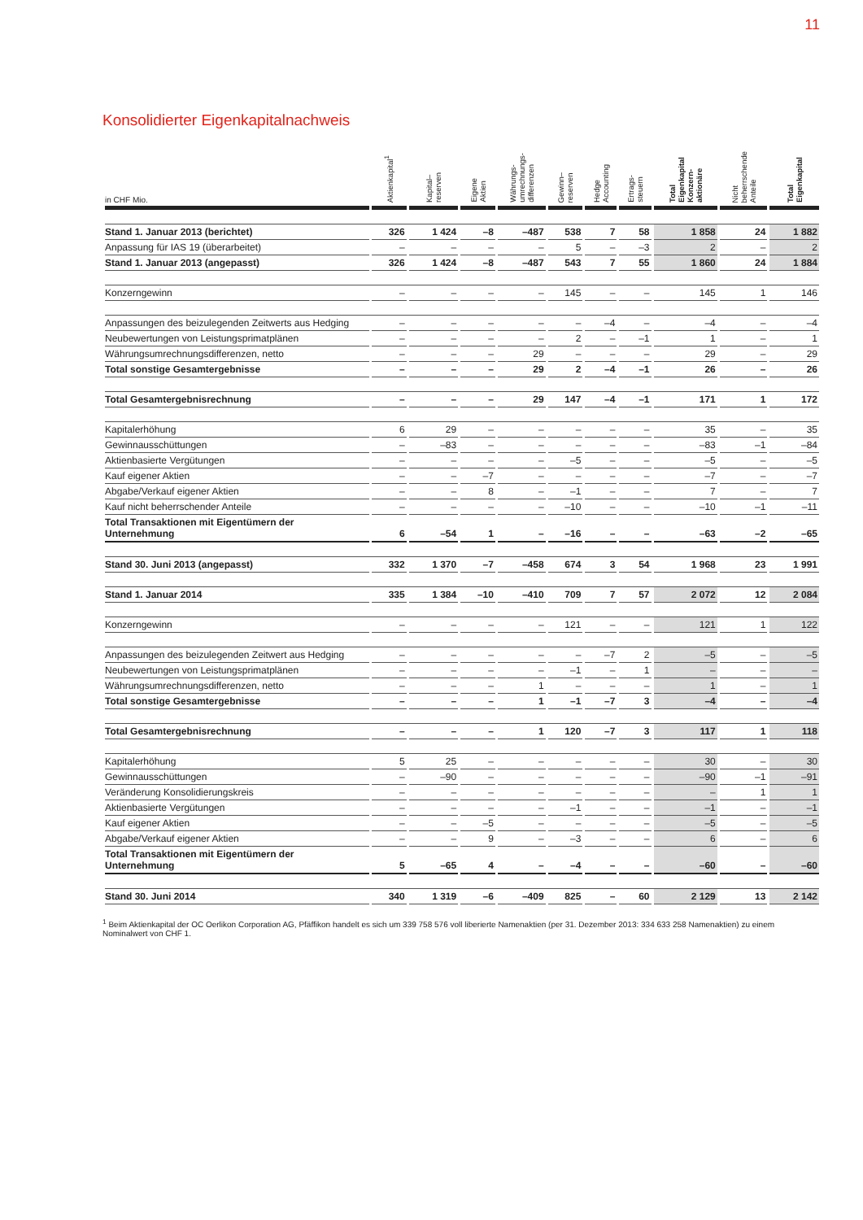11
Konsolidierter Eigenkapitalnachweis
| in CHF Mio. | Aktienkapital<sup>1</sup> | Kapital– reserven | Eigene Aktien | Währungs- umrechnungs- differenzen | Gewinn– reserven | Hedge Accounting | Ertrags- steuern | Total Eigenkapital Konzern- aktionäre | Nicht beherrschende Anteile | Total Eigenkapital |
| --- | --- | --- | --- | --- | --- | --- | --- | --- | --- | --- |
| Stand 1. Januar 2013 (berichtet) | 326 | 1 424 | –8 | –487 | 538 | 7 | 58 | 1 858 | 24 | 1 882 |
| Anpassung für IAS 19 (überarbeitet) | – | – | – | – | 5 | – | –3 | 2 | – | 2 |
| Stand 1. Januar 2013 (angepasst) | 326 | 1 424 | –8 | –487 | 543 | 7 | 55 | 1 860 | 24 | 1 884 |
| Konzerngewinn | – | – | – | – | 145 | – | – | 145 | 1 | 146 |
| Anpassungen des beizulegenden Zeitwerts aus Hedging | – | – | – | – | – | –4 | – | –4 | – | –4 |
| Neubewertungen von Leistungsprimatplänen | – | – | – | – | 2 | – | –1 | 1 | – | 1 |
| Währungsumrechnungsdifferenzen, netto | – | – | – | 29 | – | – | – | 29 | – | 29 |
| Total sonstige Gesamtergebnisse | – | – | – | 29 | 2 | –4 | –1 | 26 | – | 26 |
| Total Gesamtergebnisrechnung | – | – | – | 29 | 147 | –4 | –1 | 171 | 1 | 172 |
| Kapitalerhöhung | 6 | 29 | – | – | – | – | – | 35 | – | 35 |
| Gewinnausschüttungen | – | –83 | – | – | – | – | – | –83 | –1 | –84 |
| Aktienbasierte Vergütungen | – | – | – | – | –5 | – | – | –5 | – | –5 |
| Kauf eigener Aktien | – | – | –7 | – | – | – | – | –7 | – | –7 |
| Abgabe/Verkauf eigener Aktien | – | – | 8 | – | –1 | – | – | 7 | – | 7 |
| Kauf nicht beherrschender Anteile | – | – | – | – | –10 | – | – | –10 | –1 | –11 |
| Total Transaktionen mit Eigentümern der Unternehmung | 6 | –54 | 1 | – | –16 | – | – | –63 | –2 | –65 |
| Stand 30. Juni 2013 (angepasst) | 332 | 1 370 | –7 | –458 | 674 | 3 | 54 | 1 968 | 23 | 1 991 |
| Stand 1. Januar 2014 | 335 | 1 384 | –10 | –410 | 709 | 7 | 57 | 2 072 | 12 | 2 084 |
| Konzerngewinn | – | – | – | – | 121 | – | – | 121 | 1 | 122 |
| Anpassungen des beizulegenden Zeitwert aus Hedging | – | – | – | – | – | –7 | 2 | –5 | – | –5 |
| Neubewertungen von Leistungsprimatplänen | – | – | – | – | –1 | – | 1 | – | – | – |
| Währungsumrechnungsdifferenzen, netto | – | – | – | 1 | – | – | – | 1 | – | 1 |
| Total sonstige Gesamtergebnisse | – | – | – | 1 | –1 | –7 | 3 | –4 | – | –4 |
| Total Gesamtergebnisrechnung | – | – | – | 1 | 120 | –7 | 3 | 117 | 1 | 118 |
| Kapitalerhöhung | 5 | 25 | – | – | – | – | – | 30 | – | 30 |
| Gewinnausschüttungen | – | –90 | – | – | – | – | – | –90 | –1 | –91 |
| Veränderung Konsolidierungskreis | – | – | – | – | – | – | – | – | 1 | 1 |
| Aktienbasierte Vergütungen | – | – | – | – | –1 | – | – | –1 | – | –1 |
| Kauf eigener Aktien | – | – | –5 | – | – | – | – | –5 | – | –5 |
| Abgabe/Verkauf eigener Aktien | – | – | 9 | – | –3 | – | – | 6 | – | 6 |
| Total Transaktionen mit Eigentümern der Unternehmung | 5 | –65 | 4 | – | –4 | – | – | –60 | – | –60 |
| Stand 30. Juni 2014 | 340 | 1 319 | –6 | –409 | 825 | – | 60 | 2 129 | 13 | 2 142 |
<sup>1</sup> Beim Aktienkapital der OC Oerlikon Corporation AG, Pfäffikon handelt es sich um 339 758 576 voll liberierte Namenaktien (per 31. Dezember 2013: 334 633 258 Namenaktien) zu einem Nominalwert von CHF 1.